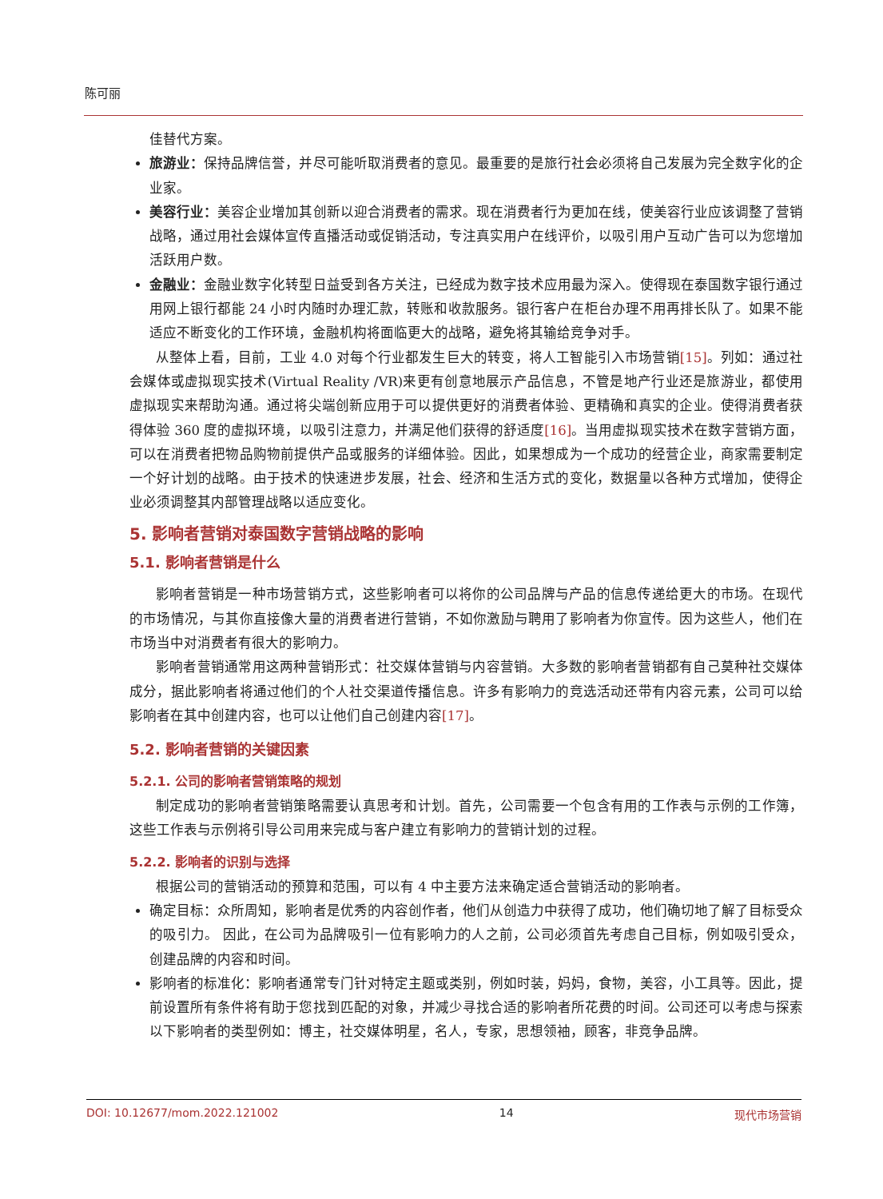陈可丽
佳替代方案。
旅游业：保持品牌信誉，并尽可能听取消费者的意见。最重要的是旅行社会必须将自己发展为完全数字化的企业家。
美容行业：美容企业增加其创新以迎合消费者的需求。现在消费者行为更加在线，使美容行业应该调整了营销战略，通过用社会媒体宣传直播活动或促销活动，专注真实用户在线评价，以吸引用户互动广告可以为您增加活跃用户数。
金融业：金融业数字化转型日益受到各方关注，已经成为数字技术应用最为深入。使得现在泰国数字银行通过用网上银行都能 24 小时内随时办理汇款，转账和收款服务。银行客户在柜台办理不用再排长队了。如果不能适应不断变化的工作环境，金融机构将面临更大的战略，避免将其输给竞争对手。
从整体上看，目前，工业 4.0 对每个行业都发生巨大的转变，将人工智能引入市场营销[15]。列如：通过社会媒体或虚拟现实技术(Virtual Reality /VR)来更有创意地展示产品信息，不管是地产行业还是旅游业，都使用虚拟现实来帮助沟通。通过将尖端创新应用于可以提供更好的消费者体验、更精确和真实的企业。使得消费者获得体验 360 度的虚拟环境，以吸引注意力，并满足他们获得的舒适度[16]。当用虚拟现实技术在数字营销方面，可以在消费者把物品购物前提供产品或服务的详细体验。因此，如果想成为一个成功的经营企业，商家需要制定一个好计划的战略。由于技术的快速进步发展，社会、经济和生活方式的变化，数据量以各种方式增加，使得企业必须调整其内部管理战略以适应变化。
5. 影响者营销对泰国数字营销战略的影响
5.1. 影响者营销是什么
影响者营销是一种市场营销方式，这些影响者可以将你的公司品牌与产品的信息传递给更大的市场。在现代的市场情况，与其你直接像大量的消费者进行营销，不如你激励与聘用了影响者为你宣传。因为这些人，他们在市场当中对消费者有很大的影响力。
影响者营销通常用这两种营销形式：社交媒体营销与内容营销。大多数的影响者营销都有自己莫种社交媒体成分，据此影响者将通过他们的个人社交渠道传播信息。许多有影响力的竞选活动还带有内容元素，公司可以给影响者在其中创建内容，也可以让他们自己创建内容[17]。
5.2. 影响者营销的关键因素
5.2.1. 公司的影响者营销策略的规划
制定成功的影响者营销策略需要认真思考和计划。首先，公司需要一个包含有用的工作表与示例的工作簿，这些工作表与示例将引导公司用来完成与客户建立有影响力的营销计划的过程。
5.2.2. 影响者的识别与选择
根据公司的营销活动的预算和范围，可以有 4 中主要方法来确定适合营销活动的影响者。
确定目标：众所周知，影响者是优秀的内容创作者，他们从创造力中获得了成功，他们确切地了解了目标受众的吸引力。 因此，在公司为品牌吸引一位有影响力的人之前，公司必须首先考虑自己目标，例如吸引受众，创建品牌的内容和时间。
影响者的标准化：影响者通常专门针对特定主题或类别，例如时装，妈妈，食物，美容，小工具等。因此，提前设置所有条件将有助于您找到匹配的对象，并减少寻找合适的影响者所花费的时间。公司还可以考虑与探索以下影响者的类型例如：博主，社交媒体明星，名人，专家，思想领袖，顾客，非竞争品牌。
DOI: 10.12677/mom.2022.121002 14 现代市场营销